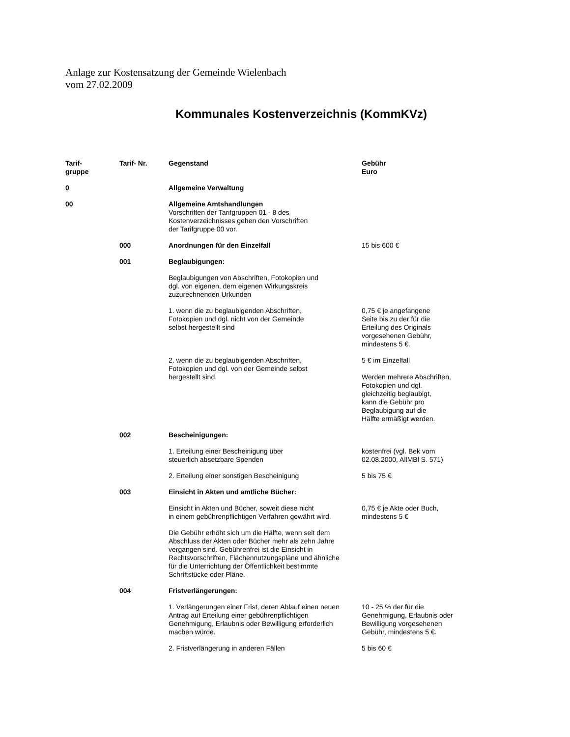Anlage zur Kostensatzung der Gemeinde Wielenbach
vom 27.02.2009
Kommunales Kostenverzeichnis (KommKVz)
| Tarif- gruppe | Tarif- Nr. | Gegenstand | Gebühr Euro |
| --- | --- | --- | --- |
| 0 | | Allgemeine Verwaltung | |
| 00 | | Allgemeine Amtshandlungen Vorschriften der Tarifgruppen 01 - 8 des Kostenverzeichnisses gehen den Vorschriften der Tarifgruppe 00 vor. | |
| | 000 | Anordnungen für den Einzelfall | 15 bis 600 € |
| | 001 | Beglaubigungen: | |
| | | Beglaubigungen von Abschriften, Fotokopien und dgl. von eigenen, dem eigenen Wirkungskreis zuzurechnenden Urkunden | |
| | | 1. wenn die zu beglaubigenden Abschriften, Fotokopien und dgl. nicht von der Gemeinde selbst hergestellt sind | 0,75 € je angefangene Seite bis zu der für die Erteilung des Originals vorgesehenen Gebühr, mindestens 5 €. |
| | | 2. wenn die zu beglaubigenden Abschriften, Fotokopien und dgl. von der Gemeinde selbst hergestellt sind. | 5 € im Einzelfall Werden mehrere Abschriften, Fotokopien und dgl. gleichzeitig beglaubigt, kann die Gebühr pro Beglaubigung auf die Hälfte ermäßigt werden. |
| | 002 | Bescheinigungen: | |
| | | 1. Erteilung einer Bescheinigung über steuerlich absetzbare Spenden | kostenfrei (vgl. Bek vom 02.08.2000, AllMBl S. 571) |
| | | 2. Erteilung einer sonstigen Bescheinigung | 5 bis 75 € |
| | 003 | Einsicht in Akten und amtliche Bücher: | |
| | | Einsicht in Akten und Bücher, soweit diese nicht in einem gebührenpflichtigen Verfahren gewährt wird. | 0,75 € je Akte oder Buch, mindestens 5 € |
| | | Die Gebühr erhöht sich um die Hälfte, wenn seit dem Abschluss der Akten oder Bücher mehr als zehn Jahre vergangen sind. Gebührenfrei ist die Einsicht in Rechtsvorschriften, Flächennutzungspläne und ähnliche für die Unterrichtung der Öffentlichkeit bestimmte Schriftstücke oder Pläne. | |
| | 004 | Fristverlängerungen: | |
| | | 1. Verlängerungen einer Frist, deren Ablauf einen neuen Antrag auf Erteilung einer gebührenpflichtigen Genehmigung, Erlaubnis oder Bewilligung erforderlich machen würde. | 10 - 25 % der für die Genehmigung, Erlaubnis oder Bewilligung vorgesehenen Gebühr, mindestens 5 €. |
| | | 2. Fristverlängerung in anderen Fällen | 5 bis 60 € |